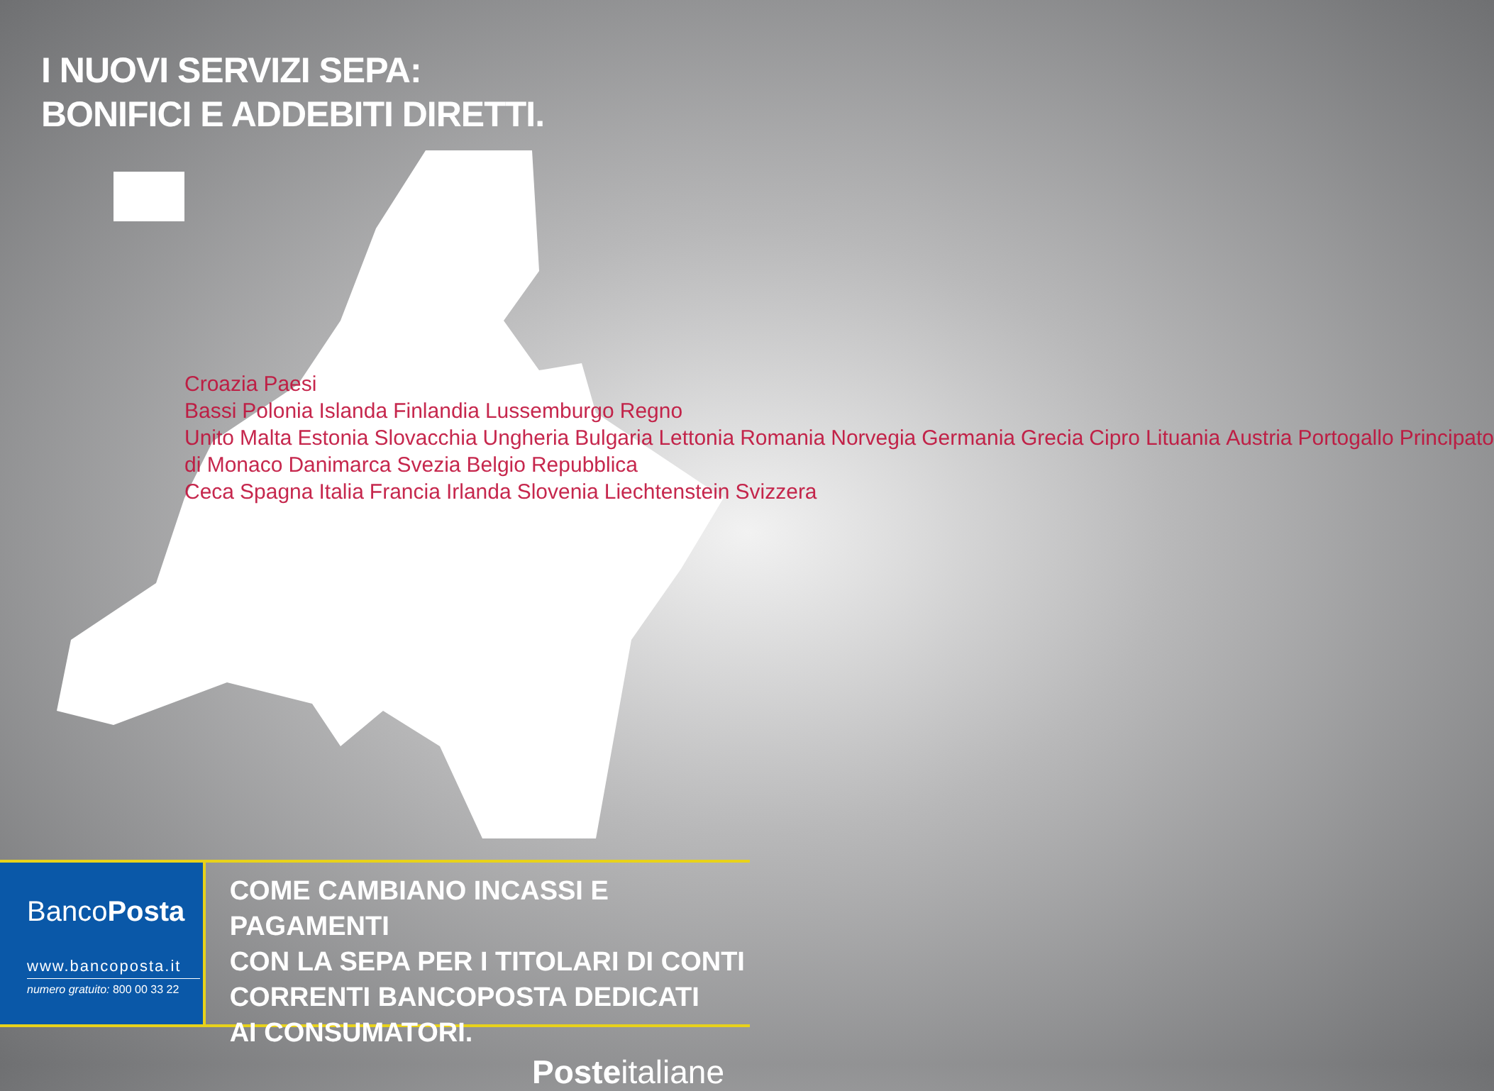I NUOVI SERVIZI SEPA:
BONIFICI E ADDEBITI DIRETTI.
Croazia Paesi Bassi Polonia Islanda Finlandia Lussemburgo Regno Unito Malta Estonia Slovacchia Ungheria Bulgaria Lettonia Romania Norvegia Germania Grecia Cipro Lituania Austria Portogallo Principato di Monaco Danimarca Svezia Belgio Repubblica Ceca Spagna Italia Francia Irlanda Slovenia Liechtenstein Svizzera
BancoPosta
www.bancoposta.it
numero gratuito: 800 00 33 22
COME CAMBIANO INCASSI E PAGAMENTI
CON LA SEPA PER I TITOLARI DI CONTI
CORRENTI BANCOPOSTA DEDICATI
AI CONSUMATORI.
Posteitaliane